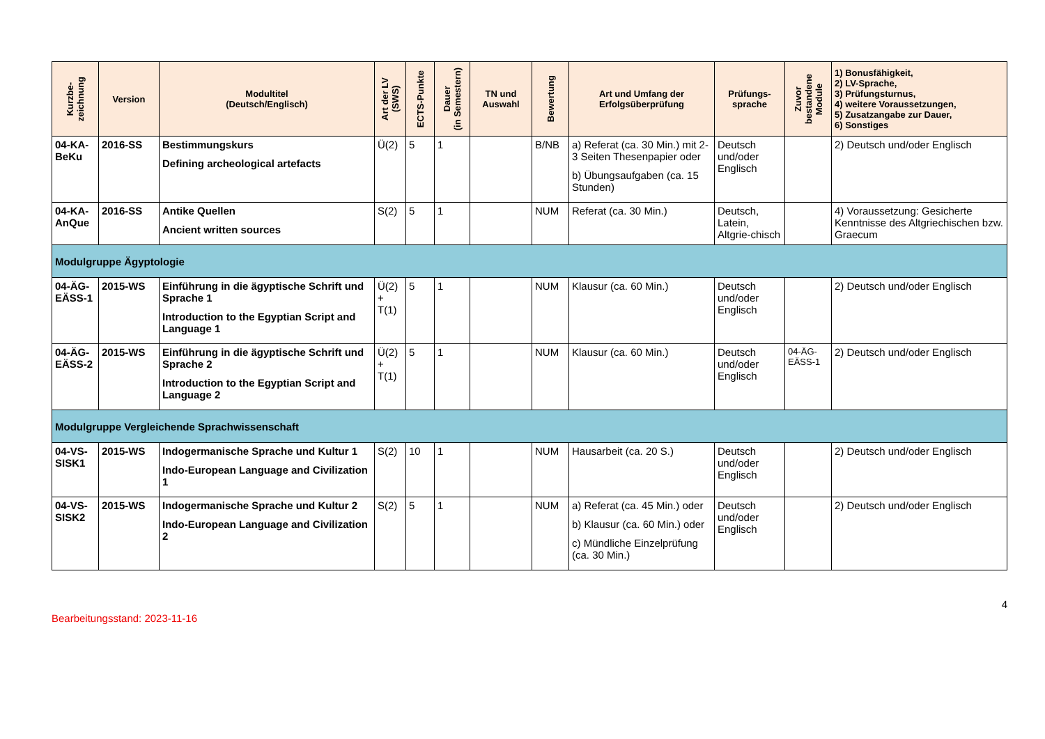| Kurzbe- zeichnung | Version | Modultitel (Deutsch/Englisch) | Art der LV (SWS) | ECTS-Punkte | Dauer (in Semestern) | TN und Auswahl | Bewertung | Art und Umfang der Erfolgsüberprüfung | Prüfungs- sprache | Zuvor bestandene Module | 1) Bonusfähigkeit, 2) LV-Sprache, 3) Prüfungsturnus, 4) weitere Voraussetzungen, 5) Zusatzangabe zur Dauer, 6) Sonstiges |
| --- | --- | --- | --- | --- | --- | --- | --- | --- | --- | --- | --- |
| 04-KA-BeKu | 2016-SS | Bestimmungskurs Defining archeological artefacts | Ü(2) | 5 | 1 | | B/NB | a) Referat (ca. 30 Min.) mit 2-3 Seiten Thesenpapier oder b) Übungsaufgaben (ca. 15 Stunden) | Deutsch und/oder Englisch | | 2) Deutsch und/oder Englisch |
| 04-KA-AnQue | 2016-SS | Antike Quellen Ancient written sources | S(2) | 5 | 1 | | NUM | Referat (ca. 30 Min.) | Deutsch, Latein, Altgrie-chisch | | 4) Voraussetzung: Gesicherte Kenntnisse des Altgriechischen bzw. Graecum |
| Modulgruppe Ägyptologie | | | | | | | | | | | |
| 04-ÄG-EÄSS-1 | 2015-WS | Einführung in die ägyptische Schrift und Sprache 1 Introduction to the Egyptian Script and Language 1 | Ü(2) + T(1) | 5 | 1 | | NUM | Klausur (ca. 60 Min.) | Deutsch und/oder Englisch | | 2) Deutsch und/oder Englisch |
| 04-ÄG-EÄSS-2 | 2015-WS | Einführung in die ägyptische Schrift und Sprache 2 Introduction to the Egyptian Script and Language 2 | Ü(2) + T(1) | 5 | 1 | | NUM | Klausur (ca. 60 Min.) | Deutsch und/oder Englisch | 04-ÄG-EÄSS-1 | 2) Deutsch und/oder Englisch |
| Modulgruppe Vergleichende Sprachwissenschaft | | | | | | | | | | | |
| 04-VS-SISK1 | 2015-WS | Indogermanische Sprache und Kultur 1 Indo-European Language and Civilization 1 | S(2) | 10 | 1 | | NUM | Hausarbeit (ca. 20 S.) | Deutsch und/oder Englisch | | 2) Deutsch und/oder Englisch |
| 04-VS-SISK2 | 2015-WS | Indogermanische Sprache und Kultur 2 Indo-European Language and Civilization 2 | S(2) | 5 | 1 | | NUM | a) Referat (ca. 45 Min.) oder b) Klausur (ca. 60 Min.) oder c) Mündliche Einzelprüfung (ca. 30 Min.) | Deutsch und/oder Englisch | | 2) Deutsch und/oder Englisch |
Bearbeitungsstand: 2023-11-16
4